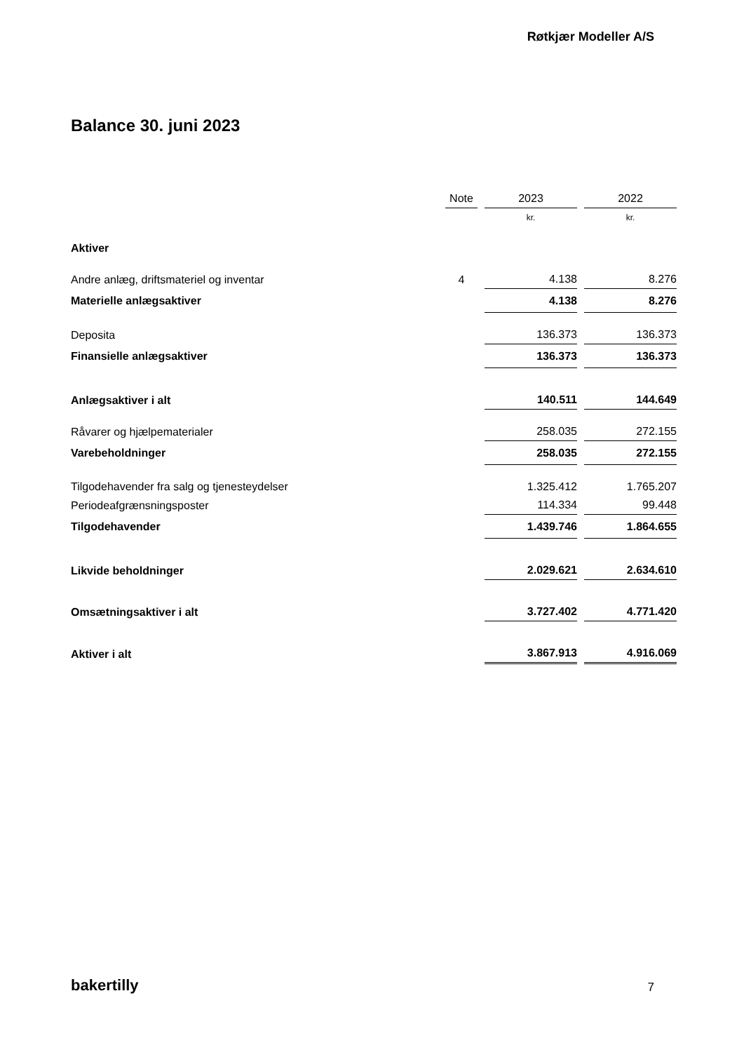Røtkjær Modeller A/S
Balance 30. juni 2023
| | Note | | 2023 | | 2022 |
| --- | --- | --- | --- | --- | --- |
| | | | kr. | | kr. |
| Aktiver | | | | | |
| Andre anlæg, driftsmateriel og inventar | 4 | | 4.138 | | 8.276 |
| Materielle anlægsaktiver | | | 4.138 | | 8.276 |
| Deposita | | | 136.373 | | 136.373 |
| Finansielle anlægsaktiver | | | 136.373 | | 136.373 |
| Anlægsaktiver i alt | | | 140.511 | | 144.649 |
| Råvarer og hjælpematerialer | | | 258.035 | | 272.155 |
| Varebeholdninger | | | 258.035 | | 272.155 |
| Tilgodehavender fra salg og tjenesteydelser | | | 1.325.412 | | 1.765.207 |
| Periodeafgrænsningsposter | | | 114.334 | | 99.448 |
| Tilgodehavender | | | 1.439.746 | | 1.864.655 |
| Likvide beholdninger | | | 2.029.621 | | 2.634.610 |
| Omsætningsaktiver i alt | | | 3.727.402 | | 4.771.420 |
| Aktiver i alt | | | 3.867.913 | | 4.916.069 |
bakertilly 7